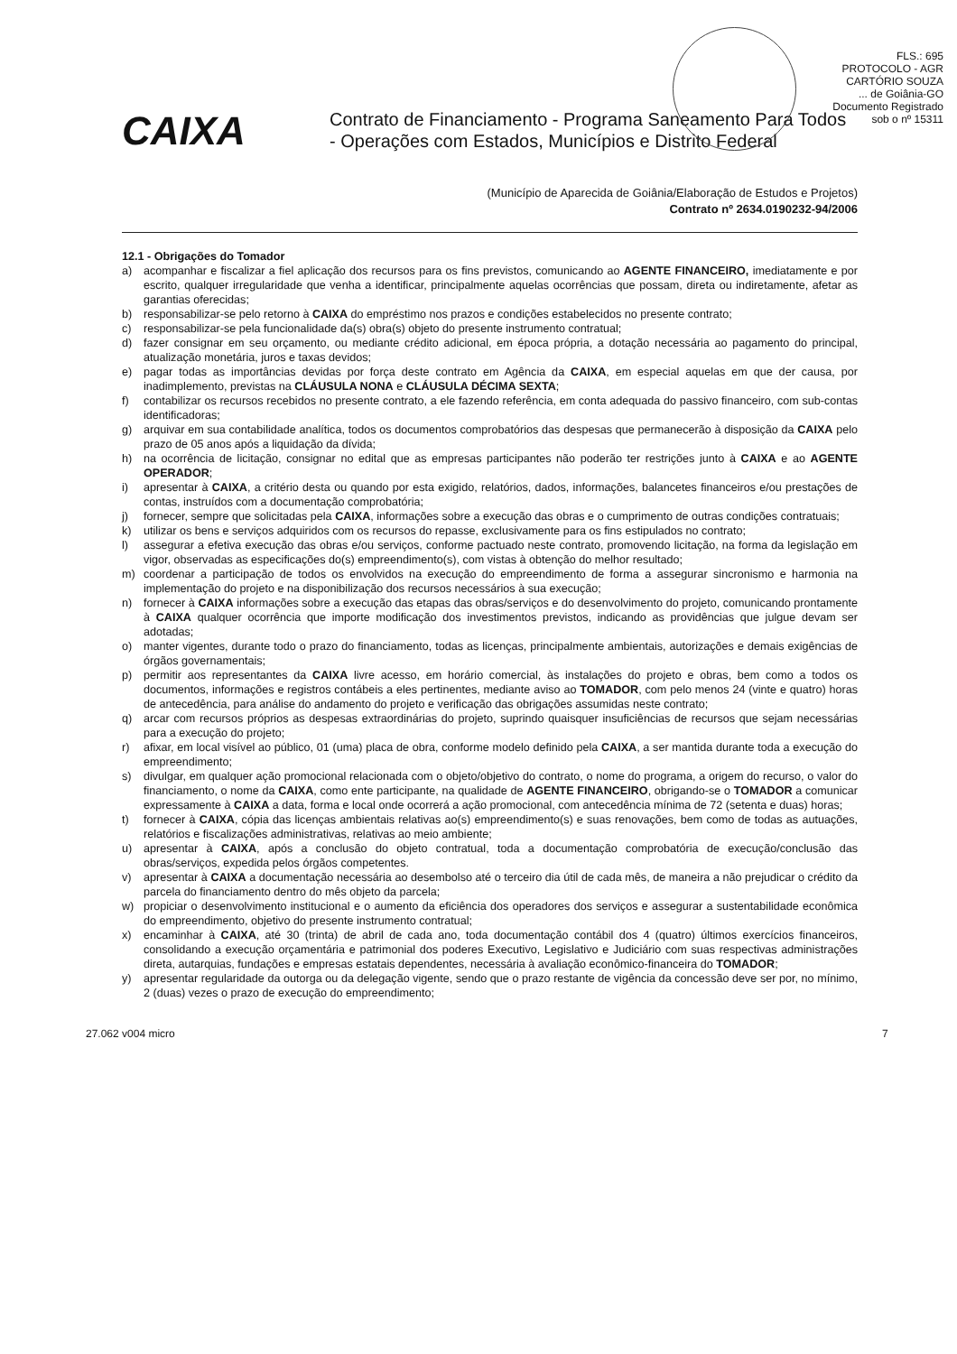FLS.: 695
PROTOCOLO - AGR
CARTÓRIO SOUZA
... de Goiânia-GO
Documento Registrado
sob o nº 15311
CAIXA
Contrato de Financiamento - Programa Saneamento Para Todos
- Operações com Estados, Municípios e Distrito Federal
(Município de Aparecida de Goiânia/Elaboração de Estudos e Projetos)
Contrato nº 2634.0190232-94/2006
12.1 - Obrigações do Tomador
a) acompanhar e fiscalizar a fiel aplicação dos recursos para os fins previstos, comunicando ao AGENTE FINANCEIRO, imediatamente e por escrito, qualquer irregularidade que venha a identificar, principalmente aquelas ocorrências que possam, direta ou indiretamente, afetar as garantias oferecidas;
b) responsabilizar-se pelo retorno à CAIXA do empréstimo nos prazos e condições estabelecidos no presente contrato;
c) responsabilizar-se pela funcionalidade da(s) obra(s) objeto do presente instrumento contratual;
d) fazer consignar em seu orçamento, ou mediante crédito adicional, em época própria, a dotação necessária ao pagamento do principal, atualização monetária, juros e taxas devidos;
e) pagar todas as importâncias devidas por força deste contrato em Agência da CAIXA, em especial aquelas em que der causa, por inadimplemento, previstas na CLÁUSULA NONA e CLÁUSULA DÉCIMA SEXTA;
f) contabilizar os recursos recebidos no presente contrato, a ele fazendo referência, em conta adequada do passivo financeiro, com sub-contas identificadoras;
g) arquivar em sua contabilidade analítica, todos os documentos comprobatórios das despesas que permanecerão à disposição da CAIXA pelo prazo de 05 anos após a liquidação da dívida;
h) na ocorrência de licitação, consignar no edital que as empresas participantes não poderão ter restrições junto à CAIXA e ao AGENTE OPERADOR;
i) apresentar à CAIXA, a critério desta ou quando por esta exigido, relatórios, dados, informações, balancetes financeiros e/ou prestações de contas, instruídos com a documentação comprobatória;
j) fornecer, sempre que solicitadas pela CAIXA, informações sobre a execução das obras e o cumprimento de outras condições contratuais;
k) utilizar os bens e serviços adquiridos com os recursos do repasse, exclusivamente para os fins estipulados no contrato;
l) assegurar a efetiva execução das obras e/ou serviços, conforme pactuado neste contrato, promovendo licitação, na forma da legislação em vigor, observadas as especificações do(s) empreendimento(s), com vistas à obtenção do melhor resultado;
m) coordenar a participação de todos os envolvidos na execução do empreendimento de forma a assegurar sincronismo e harmonia na implementação do projeto e na disponibilização dos recursos necessários à sua execução;
n) fornecer à CAIXA informações sobre a execução das etapas das obras/serviços e do desenvolvimento do projeto, comunicando prontamente à CAIXA qualquer ocorrência que importe modificação dos investimentos previstos, indicando as providências que julgue devam ser adotadas;
o) manter vigentes, durante todo o prazo do financiamento, todas as licenças, principalmente ambientais, autorizações e demais exigências de órgãos governamentais;
p) permitir aos representantes da CAIXA livre acesso, em horário comercial, às instalações do projeto e obras, bem como a todos os documentos, informações e registros contábeis a eles pertinentes, mediante aviso ao TOMADOR, com pelo menos 24 (vinte e quatro) horas de antecedência, para análise do andamento do projeto e verificação das obrigações assumidas neste contrato;
q) arcar com recursos próprios as despesas extraordinárias do projeto, suprindo quaisquer insuficiências de recursos que sejam necessárias para a execução do projeto;
r) afixar, em local visível ao público, 01 (uma) placa de obra, conforme modelo definido pela CAIXA, a ser mantida durante toda a execução do empreendimento;
s) divulgar, em qualquer ação promocional relacionada com o objeto/objetivo do contrato, o nome do programa, a origem do recurso, o valor do financiamento, o nome da CAIXA, como ente participante, na qualidade de AGENTE FINANCEIRO, obrigando-se o TOMADOR a comunicar expressamente à CAIXA a data, forma e local onde ocorrerá a ação promocional, com antecedência mínima de 72 (setenta e duas) horas;
t) fornecer à CAIXA, cópia das licenças ambientais relativas ao(s) empreendimento(s) e suas renovações, bem como de todas as autuações, relatórios e fiscalizações administrativas, relativas ao meio ambiente;
u) apresentar à CAIXA, após a conclusão do objeto contratual, toda a documentação comprobatória de execução/conclusão das obras/serviços, expedida pelos órgãos competentes.
v) apresentar à CAIXA a documentação necessária ao desembolso até o terceiro dia útil de cada mês, de maneira a não prejudicar o crédito da parcela do financiamento dentro do mês objeto da parcela;
w) propiciar o desenvolvimento institucional e o aumento da eficiência dos operadores dos serviços e assegurar a sustentabilidade econômica do empreendimento, objetivo do presente instrumento contratual;
x) encaminhar à CAIXA, até 30 (trinta) de abril de cada ano, toda documentação contábil dos 4 (quatro) últimos exercícios financeiros, consolidando a execução orçamentária e patrimonial dos poderes Executivo, Legislativo e Judiciário com suas respectivas administrações direta, autarquias, fundações e empresas estatais dependentes, necessária à avaliação econômico-financeira do TOMADOR;
y) apresentar regularidade da outorga ou da delegação vigente, sendo que o prazo restante de vigência da concessão deve ser por, no mínimo, 2 (duas) vezes o prazo de execução do empreendimento;
27.062 v004 micro 7